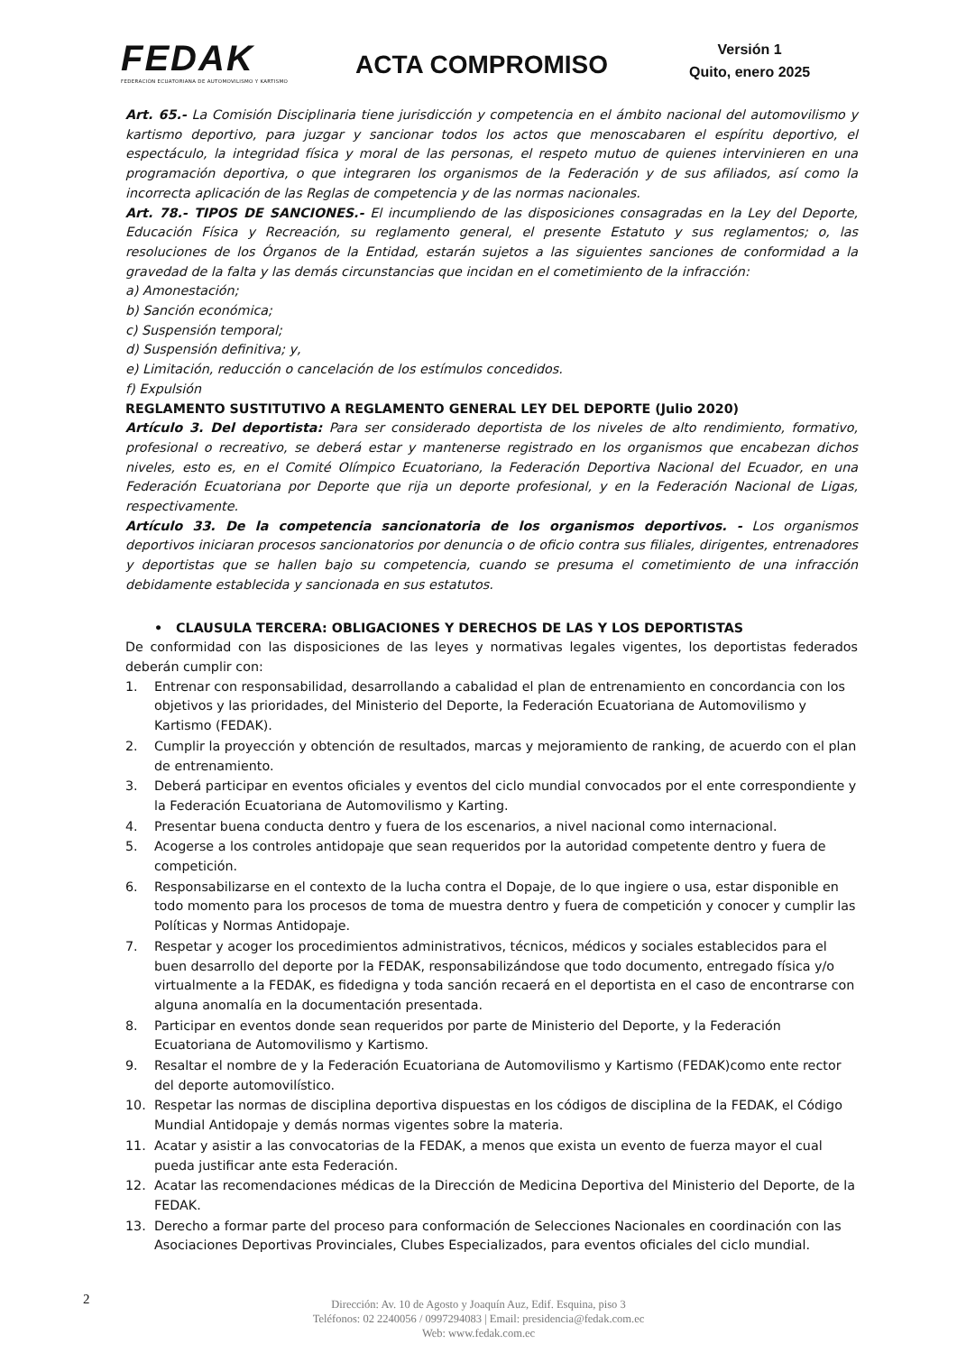FEDAK
FEDERACIÓN ECUATORIANA DE AUTOMOVILISMO Y KARTISMO
ACTA COMPROMISO
Versión 1
Quito, enero 2025
Art. 65.- La Comisión Disciplinaria tiene jurisdicción y competencia en el ámbito nacional del automovilismo y kartismo deportivo, para juzgar y sancionar todos los actos que menoscabaren el espíritu deportivo, el espectáculo, la integridad física y moral de las personas, el respeto mutuo de quienes intervinieren en una programación deportiva, o que integraren los organismos de la Federación y de sus afiliados, así como la incorrecta aplicación de las Reglas de competencia y de las normas nacionales.
Art. 78.- TIPOS DE SANCIONES.- El incumpliendo de las disposiciones consagradas en la Ley del Deporte, Educación Física y Recreación, su reglamento general, el presente Estatuto y sus reglamentos; o, las resoluciones de los Órganos de la Entidad, estarán sujetos a las siguientes sanciones de conformidad a la gravedad de la falta y las demás circunstancias que incidan en el cometimiento de la infracción:
a) Amonestación;
b) Sanción económica;
c) Suspensión temporal;
d) Suspensión definitiva; y,
e) Limitación, reducción o cancelación de los estímulos concedidos.
f) Expulsión
REGLAMENTO SUSTITUTIVO A REGLAMENTO GENERAL LEY DEL DEPORTE (Julio 2020)
Artículo 3. Del deportista: Para ser considerado deportista de los niveles de alto rendimiento, formativo, profesional o recreativo, se deberá estar y mantenerse registrado en los organismos que encabezan dichos niveles, esto es, en el Comité Olímpico Ecuatoriano, la Federación Deportiva Nacional del Ecuador, en una Federación Ecuatoriana por Deporte que rija un deporte profesional, y en la Federación Nacional de Ligas, respectivamente.
Artículo 33. De la competencia sancionatoria de los organismos deportivos. - Los organismos deportivos iniciaran procesos sancionatorios por denuncia o de oficio contra sus filiales, dirigentes, entrenadores y deportistas que se hallen bajo su competencia, cuando se presuma el cometimiento de una infracción debidamente establecida y sancionada en sus estatutos.
• CLAUSULA TERCERA: OBLIGACIONES Y DERECHOS DE LAS Y LOS DEPORTISTAS
De conformidad con las disposiciones de las leyes y normativas legales vigentes, los deportistas federados deberán cumplir con:
1. Entrenar con responsabilidad, desarrollando a cabalidad el plan de entrenamiento en concordancia con los objetivos y las prioridades, del Ministerio del Deporte, la Federación Ecuatoriana de Automovilismo y Kartismo (FEDAK).
2. Cumplir la proyección y obtención de resultados, marcas y mejoramiento de ranking, de acuerdo con el plan de entrenamiento.
3. Deberá participar en eventos oficiales y eventos del ciclo mundial convocados por el ente correspondiente y la Federación Ecuatoriana de Automovilismo y Karting.
4. Presentar buena conducta dentro y fuera de los escenarios, a nivel nacional como internacional.
5. Acogerse a los controles antidopaje que sean requeridos por la autoridad competente dentro y fuera de competición.
6. Responsabilizarse en el contexto de la lucha contra el Dopaje, de lo que ingiere o usa, estar disponible en todo momento para los procesos de toma de muestra dentro y fuera de competición y conocer y cumplir las Políticas y Normas Antidopaje.
7. Respetar y acoger los procedimientos administrativos, técnicos, médicos y sociales establecidos para el buen desarrollo del deporte por la FEDAK, responsabilizándose que todo documento, entregado física y/o virtualmente a la FEDAK, es fidedigna y toda sanción recaerá en el deportista en el caso de encontrarse con alguna anomalía en la documentación presentada.
8. Participar en eventos donde sean requeridos por parte de Ministerio del Deporte, y la Federación Ecuatoriana de Automovilismo y Kartismo.
9. Resaltar el nombre de y la Federación Ecuatoriana de Automovilismo y Kartismo (FEDAK)como ente rector del deporte automovilístico.
10. Respetar las normas de disciplina deportiva dispuestas en los códigos de disciplina de la FEDAK, el Código Mundial Antidopaje y demás normas vigentes sobre la materia.
11. Acatar y asistir a las convocatorias de la FEDAK, a menos que exista un evento de fuerza mayor el cual pueda justificar ante esta Federación.
12. Acatar las recomendaciones médicas de la Dirección de Medicina Deportiva del Ministerio del Deporte, de la FEDAK.
13. Derecho a formar parte del proceso para conformación de Selecciones Nacionales en coordinación con las Asociaciones Deportivas Provinciales, Clubes Especializados, para eventos oficiales del ciclo mundial.
2
Dirección: Av. 10 de Agosto y Joaquín Auz, Edif. Esquina, piso 3
Teléfonos: 02 2240056 / 0997294083 | Email: presidencia@fedak.com.ec
Web: www.fedak.com.ec